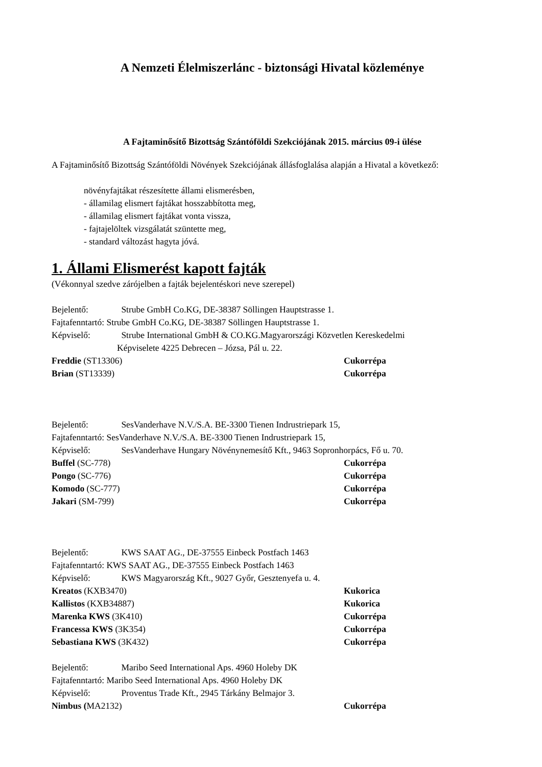A Nemzeti Élelmiszerlánc - biztonsági Hivatal közleménye
A Fajtaminősítő Bizottság Szántóföldi Szekciójának 2015. március 09-i ülése
A Fajtaminősítő Bizottság Szántóföldi Növények Szekciójának állásfoglalása alapján a Hivatal a következő:
növényfajtákat részesítette állami elismerésben,
- államilag elismert fajtákat hosszabbította meg,
- államilag elismert fajtákat vonta vissza,
- fajtajelöltek vizsgálatát szüntette meg,
- standard változást hagyta jóvá.
1. Állami Elismerést kapott fajták
(Vékonnyal szedve zárójelben a fajták bejelentéskori neve szerepel)
Bejelentő: Strube GmbH Co.KG, DE-38387 Söllingen Hauptstrasse 1.
Fajtafenntartó: Strube GmbH Co.KG, DE-38387 Söllingen Hauptstrasse 1.
Képviselő: Strube International GmbH & CO.KG.Magyarországi Közvetlen Kereskedelmi
Képviselete 4225 Debrecen – Józsa, Pál u. 22.
Freddie (ST13306) Cukorrépa
Brian (ST13339) Cukorrépa
Bejelentő: SesVanderhave N.V./S.A. BE-3300 Tienen Indrustriepark 15,
Fajtafenntartó: SesVanderhave N.V./S.A. BE-3300 Tienen Indrustriepark 15,
Képviselő: SesVanderhave Hungary Növénynemesítő Kft., 9463 Sopronhorpács, Fő u. 70.
Buffel (SC-778) Cukorrépa
Pongo (SC-776) Cukorrépa
Komodo (SC-777) Cukorrépa
Jakari (SM-799) Cukorrépa
Bejelentő: KWS SAAT AG., DE-37555 Einbeck Postfach 1463
Fajtafenntartó: KWS SAAT AG., DE-37555 Einbeck Postfach 1463
Képviselő: KWS Magyarország Kft., 9027 Győr, Gesztenyefa u. 4.
Kreatos (KXB3470) Kukorica
Kallistos (KXB34887) Kukorica
Marenka KWS (3K410) Cukorrépa
Francessa KWS (3K354) Cukorrépa
Sebastiana KWS (3K432) Cukorrépa
Bejelentő: Maribo Seed International Aps. 4960 Holeby DK
Fajtafenntartó: Maribo Seed International Aps. 4960 Holeby DK
Képviselő: Proventus Trade Kft., 2945 Tárkány Belmajor 3.
Nimbus (MA2132) Cukorrépa